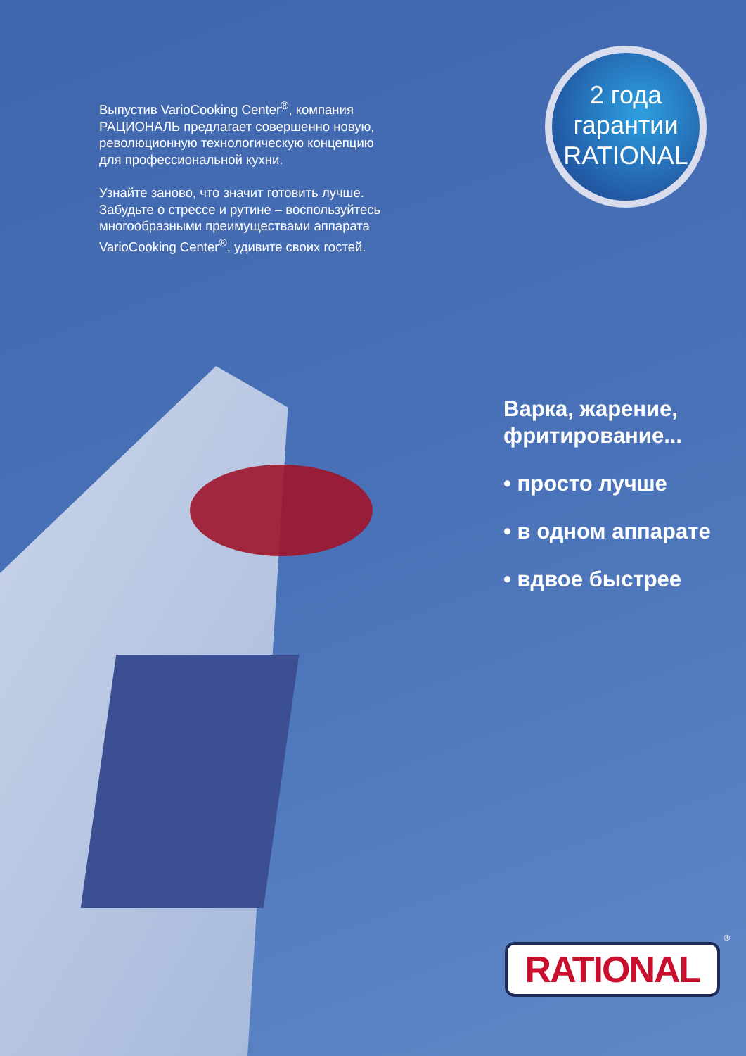Выпустив VarioCooking Center<sup>®</sup>, компания РАЦИОНАЛЬ предлагает совершенно новую, революционную технологическую концепцию для профессиональной кухни.
Узнайте заново, что значит готовить лучше. Забудьте о стрессе и рутине – воспользуйтесь многообразными преимуществами аппарата VarioCooking Center<sup>®</sup>, удивите своих гостей.
2 года
гарантии
RATIONAL
Варка, жарение,
фритирование...
• просто лучше
• в одном аппарате
• вдвое быстрее
RATIONAL<sup>®</sup>